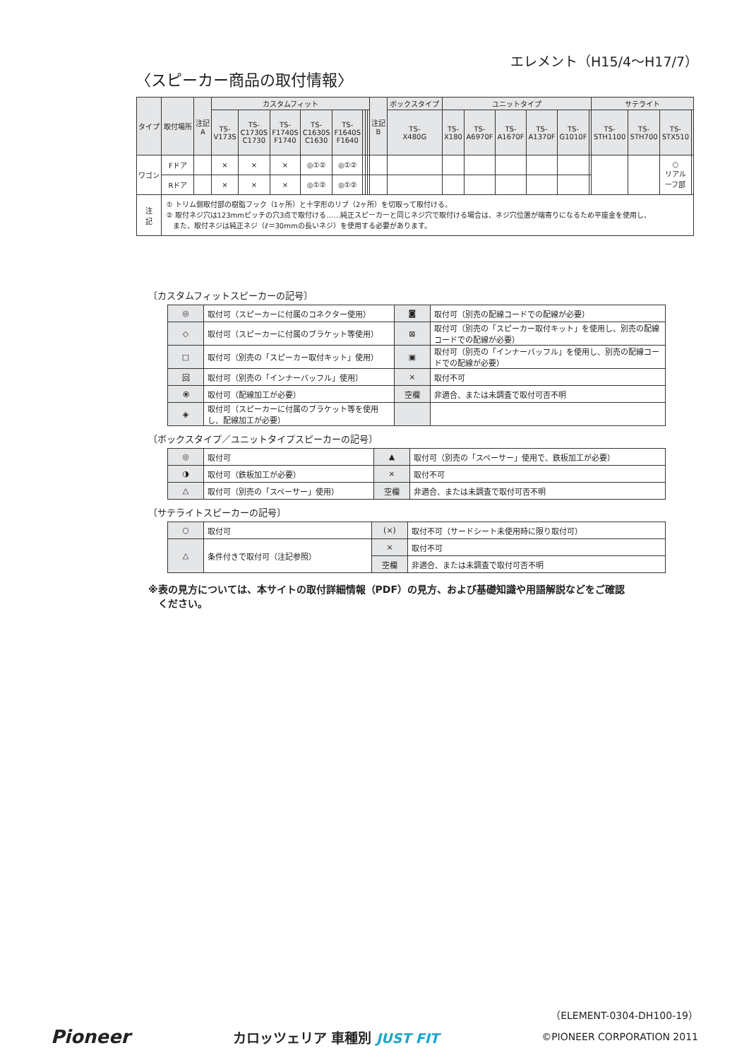エレメント（H15/4〜H17/7）
〈スピーカー商品の取付情報〉
| タイプ | 取付場所 | 注記 A | カスタムフィット | | | | | | | | 注記 B | ボックスタイプ | ユニットタイプ | | | | | | サテライト | | | |
| --- | --- | --- | --- | --- | --- | --- | --- | --- | --- | --- | --- | --- | --- | --- | --- | --- | --- | --- | --- | --- | --- | --- |
| | | | TS- V173S | TS- C1730S C1730 | TS- F1740S F1740 | TS- C1630S C1630 | TS- F1640S F1640 | | | | | TS- X480G | TS- X180 | TS- A6970F | TS- A1670F | TS- A1370F | TS- G1010F | | TS- STH1100 | TS- STH700 | TS- STX510 | |
| ワゴン | Fドア | | × | × | × | ◎①② | ◎①② | | | | | | | | | | | | | | ○ リアル ーフ部 | |
| | Rドア | | × | × | × | ◎①② | ◎①② | | | | | | | | | | | | | | | |
| 注 記 | ① トリム側取付部の樹脂フック（1ヶ所）と十字形のリブ（2ヶ所）を切取って取付ける。 ② 取付ネジ穴は123mmピッチの穴3点で取付ける……純正スピーカーと同じネジ穴で取付ける場合は、ネジ穴位置が端寄りになるため平座金を使用し、 また、取付ネジは純正ネジ（ℓ＝30mmの長いネジ）を使用する必要があります。 | | | | | | | | | | | | | | | | | | | | | |
〔カスタムフィットスピーカーの記号〕
| ◎ | 取付可（スピーカーに付属のコネクター使用） | ◙ | 取付可（別売の配線コードでの配線が必要） |
| ◇ | 取付可（スピーカーに付属のブラケット等使用） | ⊠ | 取付可（別売の「スピーカー取付キット」を使用し、別売の配線コードでの配線が必要） |
| □ | 取付可（別売の「スピーカー取付キット」使用） | ▣ | 取付可（別売の「インナーバッフル」を使用し、別売の配線コードでの配線が必要） |
| 回 | 取付可（別売の「インナーバッフル」使用） | × | 取付不可 |
| ⦿ | 取付可（配線加工が必要） | 空欄 | 非適合、または未調査で取付可否不明 |
| ◈ | 取付可（スピーカーに付属のブラケット等を使用し、配線加工が必要） | | |
〔ボックスタイプ／ユニットタイプスピーカーの記号〕
| ◎ | 取付可 | ▲ | 取付可（別売の「スペーサー」使用で、鉄板加工が必要） |
| ◑ | 取付可（鉄板加工が必要） | × | 取付不可 |
| △ | 取付可（別売の「スペーサー」使用） | 空欄 | 非適合、または未調査で取付可否不明 |
〔サテライトスピーカーの記号〕
| ○ | 取付可 | (×) | 取付不可（サードシート未使用時に限り取付可） |
| | | × | 取付不可 |
| △ | 条件付きで取付可（注記参照） | | |
| | | 空欄 | 非適合、または未調査で取付可否不明 |
※表の見方については、本サイトの取付詳細情報（PDF）の見方、および基礎知識や用語解説などをご確認
　ください。
（ELEMENT-0304-DH100-19）
Pioneer カロッツェリア 車種別 JUST FIT ©PIONEER CORPORATION 2011